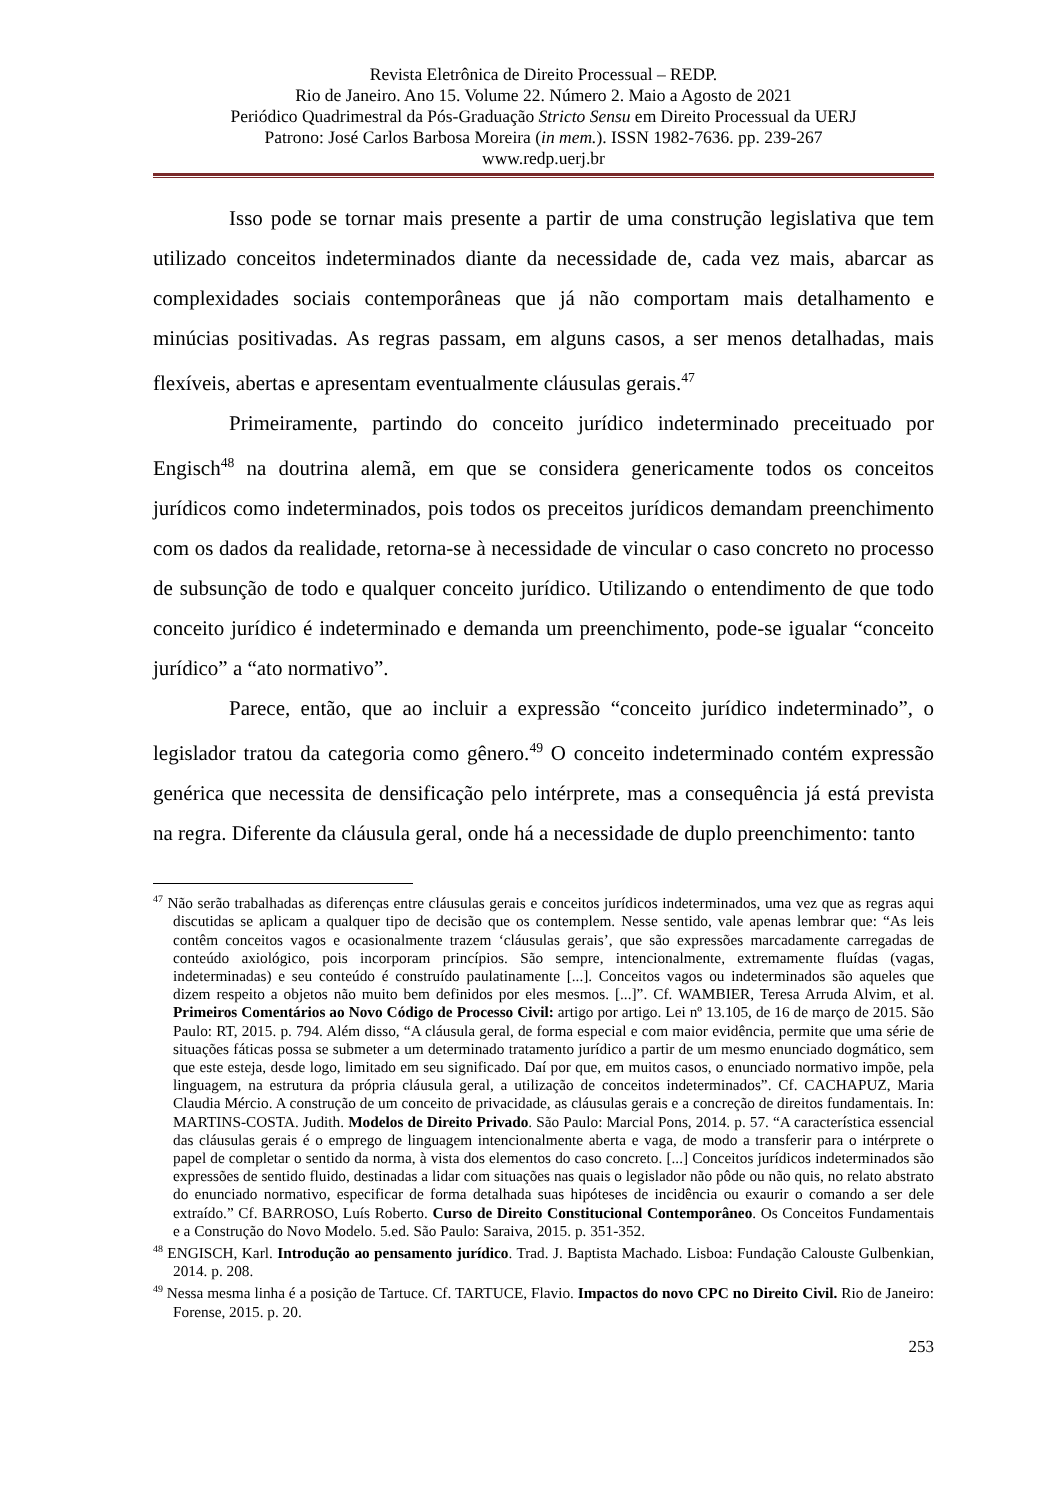Revista Eletrônica de Direito Processual – REDP.
Rio de Janeiro. Ano 15. Volume 22. Número 2. Maio a Agosto de 2021
Periódico Quadrimestral da Pós-Graduação Stricto Sensu em Direito Processual da UERJ
Patrono: José Carlos Barbosa Moreira (in mem.). ISSN 1982-7636. pp. 239-267
www.redp.uerj.br
Isso pode se tornar mais presente a partir de uma construção legislativa que tem utilizado conceitos indeterminados diante da necessidade de, cada vez mais, abarcar as complexidades sociais contemporâneas que já não comportam mais detalhamento e minúcias positivadas. As regras passam, em alguns casos, a ser menos detalhadas, mais flexíveis, abertas e apresentam eventualmente cláusulas gerais.<sup>47</sup>
Primeiramente, partindo do conceito jurídico indeterminado preceituado por Engisch<sup>48</sup> na doutrina alemã, em que se considera genericamente todos os conceitos jurídicos como indeterminados, pois todos os preceitos jurídicos demandam preenchimento com os dados da realidade, retorna-se à necessidade de vincular o caso concreto no processo de subsunção de todo e qualquer conceito jurídico. Utilizando o entendimento de que todo conceito jurídico é indeterminado e demanda um preenchimento, pode-se igualar “conceito jurídico” a “ato normativo”.
Parece, então, que ao incluir a expressão “conceito jurídico indeterminado”, o legislador tratou da categoria como gênero.<sup>49</sup> O conceito indeterminado contém expressão genérica que necessita de densificação pelo intérprete, mas a consequência já está prevista na regra. Diferente da cláusula geral, onde há a necessidade de duplo preenchimento: tanto
<sup>47</sup> Não serão trabalhadas as diferenças entre cláusulas gerais e conceitos jurídicos indeterminados, uma vez que as regras aqui discutidas se aplicam a qualquer tipo de decisão que os contemplem. Nesse sentido, vale apenas lembrar que: “As leis contêm conceitos vagos e ocasionalmente trazem ‘cláusulas gerais’, que são expressões marcadamente carregadas de conteúdo axiológico, pois incorporam princípios. São sempre, intencionalmente, extremamente fluídas (vagas, indeterminadas) e seu conteúdo é construído paulatinamente [...]. Conceitos vagos ou indeterminados são aqueles que dizem respeito a objetos não muito bem definidos por eles mesmos. [...]”. Cf. WAMBIER, Teresa Arruda Alvim, et al. Primeiros Comentários ao Novo Código de Processo Civil: artigo por artigo. Lei nº 13.105, de 16 de março de 2015. São Paulo: RT, 2015. p. 794. Além disso, “A cláusula geral, de forma especial e com maior evidência, permite que uma série de situações fáticas possa se submeter a um determinado tratamento jurídico a partir de um mesmo enunciado dogmático, sem que este esteja, desde logo, limitado em seu significado. Daí por que, em muitos casos, o enunciado normativo impõe, pela linguagem, na estrutura da própria cláusula geral, a utilização de conceitos indeterminados”. Cf. CACHAPUZ, Maria Claudia Mércio. A construção de um conceito de privacidade, as cláusulas gerais e a concreção de direitos fundamentais. In: MARTINS-COSTA. Judith. Modelos de Direito Privado. São Paulo: Marcial Pons, 2014. p. 57. “A característica essencial das cláusulas gerais é o emprego de linguagem intencionalmente aberta e vaga, de modo a transferir para o intérprete o papel de completar o sentido da norma, à vista dos elementos do caso concreto. [...] Conceitos jurídicos indeterminados são expressões de sentido fluido, destinadas a lidar com situações nas quais o legislador não pôde ou não quis, no relato abstrato do enunciado normativo, especificar de forma detalhada suas hipóteses de incidência ou exaurir o comando a ser dele extraído.” Cf. BARROSO, Luís Roberto. Curso de Direito Constitucional Contemporâneo. Os Conceitos Fundamentais e a Construção do Novo Modelo. 5.ed. São Paulo: Saraiva, 2015. p. 351-352.
<sup>48</sup> ENGISCH, Karl. Introdução ao pensamento jurídico. Trad. J. Baptista Machado. Lisboa: Fundação Calouste Gulbenkian, 2014. p. 208.
<sup>49</sup> Nessa mesma linha é a posição de Tartuce. Cf. TARTUCE, Flavio. Impactos do novo CPC no Direito Civil. Rio de Janeiro: Forense, 2015. p. 20.
253